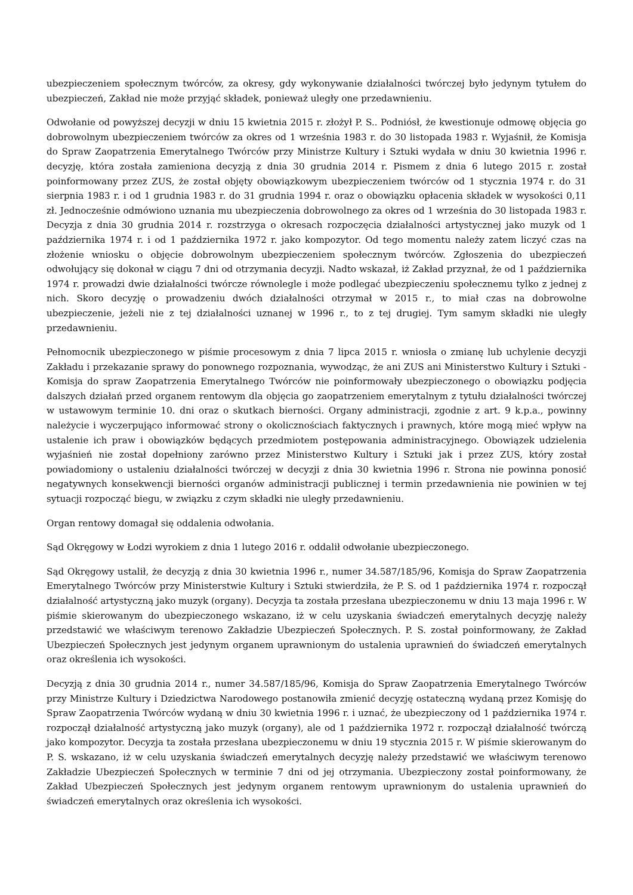ubezpieczeniem społecznym twórców, za okresy, gdy wykonywanie działalności twórczej było jedynym tytułem do ubezpieczeń, Zakład nie może przyjąć składek, ponieważ uległy one przedawnieniu.
Odwołanie od powyższej decyzji w dniu 15 kwietnia 2015 r. złożył P. S.. Podniósł, że kwestionuje odmowę objęcia go dobrowolnym ubezpieczeniem twórców za okres od 1 września 1983 r. do 30 listopada 1983 r. Wyjaśnił, że Komisja do Spraw Zaopatrzenia Emerytalnego Twórców przy Ministrze Kultury i Sztuki wydała w dniu 30 kwietnia 1996 r. decyzję, która została zamieniona decyzją z dnia 30 grudnia 2014 r. Pismem z dnia 6 lutego 2015 r. został poinformowany przez ZUS, że został objęty obowiązkowym ubezpieczeniem twórców od 1 stycznia 1974 r. do 31 sierpnia 1983 r. i od 1 grudnia 1983 r. do 31 grudnia 1994 r. oraz o obowiązku opłacenia składek w wysokości 0,11 zł. Jednocześnie odmówiono uznania mu ubezpieczenia dobrowolnego za okres od 1 września do 30 listopada 1983 r. Decyzja z dnia 30 grudnia 2014 r. rozstrzyga o okresach rozpoczęcia działalności artystycznej jako muzyk od 1 października 1974 r. i od 1 października 1972 r. jako kompozytor. Od tego momentu należy zatem liczyć czas na złożenie wniosku o objęcie dobrowolnym ubezpieczeniem społecznym twórców. Zgłoszenia do ubezpieczeń odwołujący się dokonał w ciągu 7 dni od otrzymania decyzji. Nadto wskazał, iż Zakład przyznał, że od 1 października 1974 r. prowadzi dwie działalności twórcze równolegle i może podlegać ubezpieczeniu społecznemu tylko z jednej z nich. Skoro decyzję o prowadzeniu dwóch działalności otrzymał w 2015 r., to miał czas na dobrowolne ubezpieczenie, jeżeli nie z tej działalności uznanej w 1996 r., to z tej drugiej. Tym samym składki nie uległy przedawnieniu.
Pełnomocnik ubezpieczonego w piśmie procesowym z dnia 7 lipca 2015 r. wniosła o zmianę lub uchylenie decyzji Zakładu i przekazanie sprawy do ponownego rozpoznania, wywodząc, że ani ZUS ani Ministerstwo Kultury i Sztuki - Komisja do spraw Zaopatrzenia Emerytalnego Twórców nie poinformowały ubezpieczonego o obowiązku podjęcia dalszych działań przed organem rentowym dla objęcia go zaopatrzeniem emerytalnym z tytułu działalności twórczej w ustawowym terminie 10. dni oraz o skutkach bierności. Organy administracji, zgodnie z art. 9 k.p.a., powinny należycie i wyczerpująco informować strony o okolicznościach faktycznych i prawnych, które mogą mieć wpływ na ustalenie ich praw i obowiązków będących przedmiotem postępowania administracyjnego. Obowiązek udzielenia wyjaśnień nie został dopełniony zarówno przez Ministerstwo Kultury i Sztuki jak i przez ZUS, który został powiadomiony o ustaleniu działalności twórczej w decyzji z dnia 30 kwietnia 1996 r. Strona nie powinna ponosić negatywnych konsekwencji bierności organów administracji publicznej i termin przedawnienia nie powinien w tej sytuacji rozpocząć biegu, w związku z czym składki nie uległy przedawnieniu.
Organ rentowy domagał się oddalenia odwołania.
Sąd Okręgowy w Łodzi wyrokiem z dnia 1 lutego 2016 r. oddalił odwołanie ubezpieczonego.
Sąd Okręgowy ustalił, że decyzją z dnia 30 kwietnia 1996 r., numer 34.587/185/96, Komisja do Spraw Zaopatrzenia Emerytalnego Twórców przy Ministerstwie Kultury i Sztuki stwierdziła, że P. S. od 1 października 1974 r. rozpoczął działalność artystyczną jako muzyk (organy). Decyzja ta została przesłana ubezpieczonemu w dniu 13 maja 1996 r. W piśmie skierowanym do ubezpieczonego wskazano, iż w celu uzyskania świadczeń emerytalnych decyzję należy przedstawić we właściwym terenowo Zakładzie Ubezpieczeń Społecznych. P. S. został poinformowany, że Zakład Ubezpieczeń Społecznych jest jedynym organem uprawnionym do ustalenia uprawnień do świadczeń emerytalnych oraz określenia ich wysokości.
Decyzją z dnia 30 grudnia 2014 r., numer 34.587/185/96, Komisja do Spraw Zaopatrzenia Emerytalnego Twórców przy Ministrze Kultury i Dziedzictwa Narodowego postanowiła zmienić decyzję ostateczną wydaną przez Komisję do Spraw Zaopatrzenia Twórców wydaną w dniu 30 kwietnia 1996 r. i uznać, że ubezpieczony od 1 października 1974 r. rozpoczął działalność artystyczną jako muzyk (organy), ale od 1 października 1972 r. rozpoczął działalność twórczą jako kompozytor. Decyzja ta została przesłana ubezpieczonemu w dniu 19 stycznia 2015 r. W piśmie skierowanym do P. S. wskazano, iż w celu uzyskania świadczeń emerytalnych decyzję należy przedstawić we właściwym terenowo Zakładzie Ubezpieczeń Społecznych w terminie 7 dni od jej otrzymania. Ubezpieczony został poinformowany, że Zakład Ubezpieczeń Społecznych jest jedynym organem rentowym uprawnionym do ustalenia uprawnień do świadczeń emerytalnych oraz określenia ich wysokości.